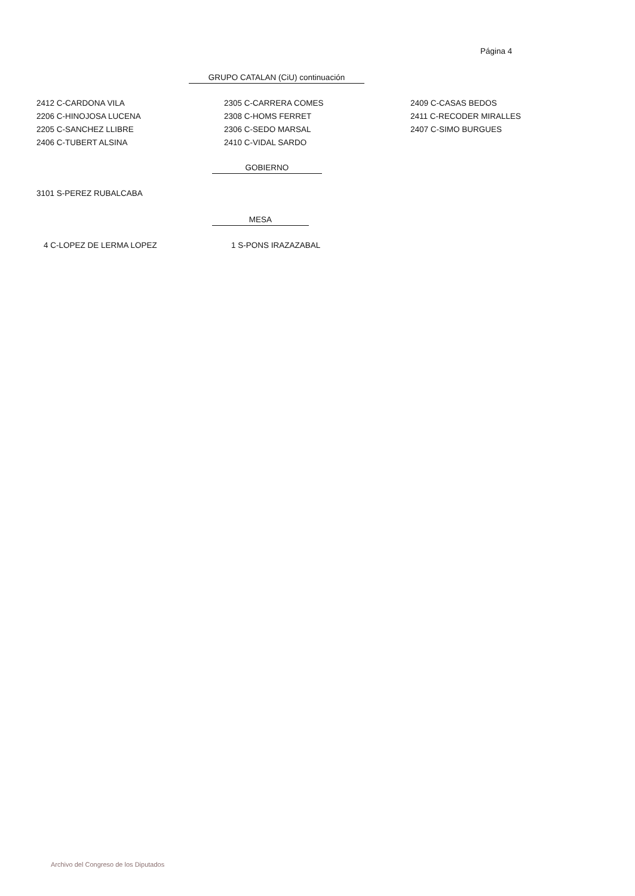Página 4
GRUPO CATALAN (CiU) continuación
2412 C-CARDONA VILA
2206 C-HINOJOSA LUCENA
2205 C-SANCHEZ LLIBRE
2406 C-TUBERT ALSINA
2305 C-CARRERA COMES
2308 C-HOMS FERRET
2306 C-SEDO MARSAL
2410 C-VIDAL SARDO
2409 C-CASAS BEDOS
2411 C-RECODER MIRALLES
2407 C-SIMO BURGUES
GOBIERNO
3101 S-PEREZ RUBALCABA
MESA
4 C-LOPEZ DE LERMA LOPEZ 1 S-PONS IRAZAZABAL
Archivo del Congreso de los Diputados